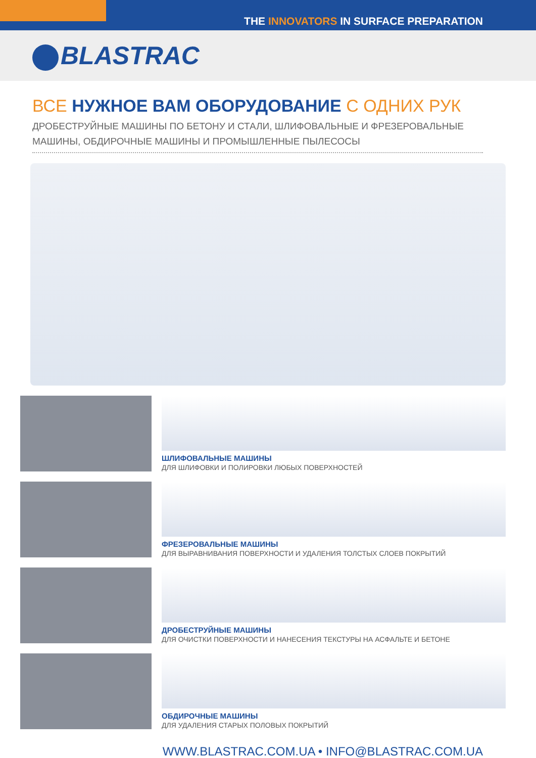THE INNOVATORS IN SURFACE PREPARATION
BLASTRAC
ВСЕ НУЖНОЕ ВАМ ОБОРУДОВАНИЕ С ОДНИХ РУК
ДРОБЕСТРУЙНЫЕ МАШИНЫ ПО БЕТОНУ И СТАЛИ, ШЛИФОВАЛЬНЫЕ И ФРЕЗЕРОВАЛЬНЫЕ МАШИНЫ, ОБДИРОЧНЫЕ МАШИНЫ И ПРОМЫШЛЕННЫЕ ПЫЛЕСОСЫ
ШЛИФОВАЛЬНЫЕ МАШИНЫ
ДЛЯ ШЛИФОВКИ И ПОЛИРОВКИ ЛЮБЫХ ПОВЕРХНОСТЕЙ
ФРЕЗЕРОВАЛЬНЫЕ МАШИНЫ
ДЛЯ ВЫРАВНИВАНИЯ ПОВЕРХНОСТИ И УДАЛЕНИЯ ТОЛСТЫХ СЛОЕВ ПОКРЫТИЙ
ДРОБЕСТРУЙНЫЕ МАШИНЫ
ДЛЯ ОЧИСТКИ ПОВЕРХНОСТИ И НАНЕСЕНИЯ ТЕКСТУРЫ НА АСФАЛЬТЕ И БЕТОНЕ
ОБДИРОЧНЫЕ МАШИНЫ
ДЛЯ УДАЛЕНИЯ СТАРЫХ ПОЛОВЫХ ПОКРЫТИЙ
WWW.BLASTRAC.COM.UA • INFO@BLASTRAC.COM.UA